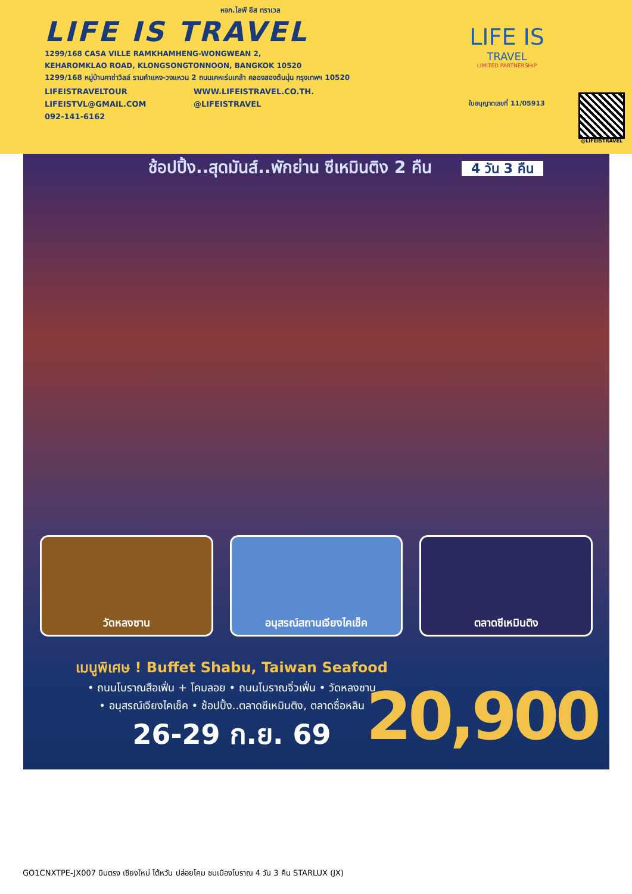หจก.ไลฟ์ อีส ทราเวล
LIFE IS TRAVEL
1299/168 CASA VILLE RAMKHAMHENG-WONGWEAN 2,
KEHAROMKLAO ROAD, KLONGSONGTONNOON, BANGKOK 10520
1299/168 หมู่บ้านคาซ่าวิลล์ รามคำแหง-วงแหวน 2 ถนนเคหะร่มเกล้า คลองสองต้นนุ่น กรุงเทพฯ 10520
LIFEISTRAVELTOUR WWW.LIFEISTRAVEL.CO.TH.
LIFEISTVL@GMAIL.COM @LIFEISTRAVEL
092-141-6162
LIFE IS
TRAVEL
LIMITED PARTNERSHIP
ใบอนุญาตเลขที่ 11/05913
@LIFEISTRAVEL
ช้อปปิ้ง..สุดมันส์..พักย่าน ซีเหมินติง 2 คืน 4 วัน 3 คืน
วัดหลงซาน อนุสรณ์สถานเจียงไคเช็ค ตลาดซีเหมินติง
เมนูพิเศษ ! Buffet Shabu, Taiwan Seafood
• ถนนโบราณสือเฟิ่น + โคมลอย • ถนนโบราณจิ่วเฟิ่น • วัดหลงซาน
• อนุสรณ์เจียงไคเช็ค • ช้อปปิ้ง..ตลาดซีเหมินติง, ตลาดซื่อหลิน
26-29 ก.ย. 69
20,900
GO1CNXTPE-JX007 บินตรง เชียงใหม่ ไต้หวัน ปล่อยโคม ชมเมืองโบราณ 4 วัน 3 คืน STARLUX (JX)